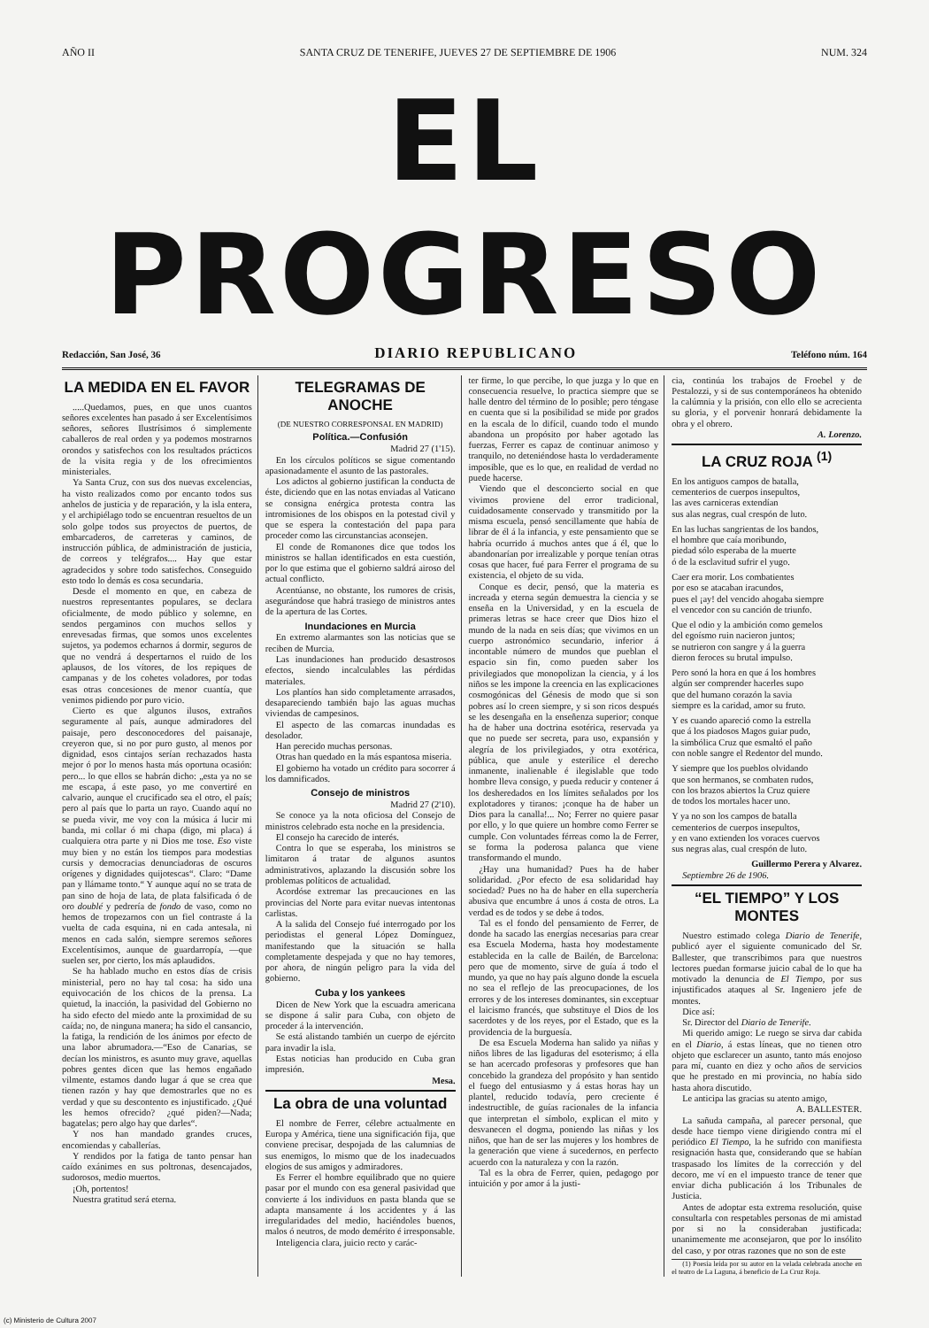AÑO II SANTA CRUZ DE TENERIFE, JUEVES 27 DE SEPTIEMBRE DE 1906 NUM. 324
EL PROGRESO
Redacción, San José, 36 DIARIO REPUBLICANO Teléfono núm. 164
LA MEDIDA EN EL FAVOR
.....Quedamos, pues, en que unos cuantos señores excelentes han pasado á ser Excelentísimos señores, señores Ilustrísimos ó simplemente caballeros de real orden y ya podemos mostrarnos orondos y satisfechos con los resultados prácticos de la visita regia y de los ofrecimientos ministeriales.
Ya Santa Cruz, con sus dos nuevas excelencias, ha visto realizados como por encanto todos sus anhelos de justicia y de reparación, y la isla entera, y el archipiélago todo se encuentran resueltos de un solo golpe todos sus proyectos de puertos, de embarcaderos, de carreteras y caminos, de instrucción pública, de administración de justicia, de correos y telégrafos.... Hay que estar agradecidos y sobre todo satisfechos. Conseguido esto todo lo demás es cosa secundaria.
Desde el momento en que, en cabeza de nuestros representantes populares, se declara oficialmente, de modo público y solemne, en sendos pergaminos con muchos sellos y enrevesadas firmas, que somos unos excelentes sujetos, ya podemos echarnos á dormir, seguros de que no vendrá á despertarnos el ruido de los aplausos, de los vítores, de los repiques de campanas y de los cohetes voladores, por todas esas otras concesiones de menor cuantía, que venimos pidiendo por puro vicio.
Cierto es que algunos ilusos, extraños seguramente al país, aunque admiradores del paisaje, pero desconocedores del paisanaje, creyeron que, si no por puro gusto, al menos por dignidad, esos cintajos serían rechazados hasta mejor ó por lo menos hasta más oportuna ocasión: pero... lo que ellos se habrán dicho: „esta ya no se me escapa, á este paso, yo me convertiré en calvario, aunque el crucificado sea el otro, el país; pero al país que lo parta un rayo. Cuando aquí no se pueda vivir, me voy con la música á lucir mi banda, mi collar ó mi chapa (digo, mi placa) á cualquiera otra parte y ni Dios me tose. Eso viste muy bien y no están los tiempos para modestias cursis y democracias denunciadoras de oscuros orígenes y dignidades quijotescas“. Claro: “Dame pan y llámame tonto.“ Y aunque aquí no se trata de pan sino de hoja de lata, de plata falsificada ó de oro doublé y pedrería de fondo de vaso, como no hemos de tropezarnos con un fiel contraste á la vuelta de cada esquina, ni en cada antesala, ni menos en cada salón, siempre seremos señores Excelentísimos, aunque de guardarropía, —que suelen ser, por cierto, los más aplaudidos.
Se ha hablado mucho en estos días de crisis ministerial, pero no hay tal cosa: ha sido una equivocación de los chicos de la prensa. La quietud, la inacción, la pasividad del Gobierno no ha sido efecto del miedo ante la proximidad de su caída; no, de ninguna manera; ha sido el cansancio, la fatiga, la rendición de los ánimos por efecto de una labor abrumadora.—“Eso de Canarias, se decían los ministros, es asunto muy grave, aquellas pobres gentes dicen que las hemos engañado vilmente, estamos dando lugar á que se crea que tienen razón y hay que demostrarles que no es verdad y que su descontento es injustificado. ¿Qué les hemos ofrecido? ¿qué piden?—Nada; bagatelas; pero algo hay que darles“.
Y nos han mandado grandes cruces, encomiendas y caballerías.
Y rendidos por la fatiga de tanto pensar han caído exánimes en sus poltronas, desencajados, sudorosos, medio muertos.
¡Oh, portentos!
Nuestra gratitud será eterna.
TELEGRAMAS DE ANOCHE
(DE NUESTRO CORRESPONSAL EN MADRID)
Política.—Confusión
Madrid 27 (1'15).
En los círculos políticos se sigue comentando apasionadamente el asunto de las pastorales.
Los adictos al gobierno justifican la conducta de éste, diciendo que en las notas enviadas al Vaticano se consigna enérgica protesta contra las intromisiones de los obispos en la potestad civil y que se espera la contestación del papa para proceder como las circunstancias aconsejen.
El conde de Romanones dice que todos los ministros se hallan identificados en esta cuestión, por lo que estima que el gobierno saldrá airoso del actual conflicto.
Acentúanse, no obstante, los rumores de crisis, asegurándose que habrá trasiego de ministros antes de la apertura de las Cortes.
Inundaciones en Murcia
En extremo alarmantes son las noticias que se reciben de Murcia.
Las inundaciones han producido desastrosos efectos, siendo incalculables las pérdidas materiales.
Los plantíos han sido completamente arrasados, desapareciendo también bajo las aguas muchas viviendas de campesinos.
El aspecto de las comarcas inundadas es desolador.
Han perecido muchas personas.
Otras han quedado en la más espantosa miseria.
El gobierno ha votado un crédito para socorrer á los damnificados.
Consejo de ministros
Madrid 27 (2'10).
Se conoce ya la nota oficiosa del Consejo de ministros celebrado esta noche en la presidencia.
El consejo ha carecido de interés.
Contra lo que se esperaba, los ministros se limitaron á tratar de algunos asuntos administrativos, aplazando la discusión sobre los problemas políticos de actualidad.
Acordóse extremar las precauciones en las provincias del Norte para evitar nuevas intentonas carlistas.
A la salida del Consejo fué interrogado por los periodistas el general López Domínguez, manifestando que la situación se halla completamente despejada y que no hay temores, por ahora, de ningún peligro para la vida del gobierno.
Cuba y los yankees
Dicen de New York que la escuadra americana se dispone á salir para Cuba, con objeto de proceder á la intervención.
Se está alistando también un cuerpo de ejército para invadir la isla.
Estas noticias han producido en Cuba gran impresión.
Mesa.
La obra de una voluntad
El nombre de Ferrer, célebre actualmente en Europa y América, tiene una significación fija, que conviene precisar, despojada de las calumnias de sus enemigos, lo mismo que de los inadecuados elogios de sus amigos y admiradores.
Es Ferrer el hombre equilibrado que no quiere pasar por el mundo con esa general pasividad que convierte á los individuos en pasta blanda que se adapta mansamente á los accidentes y á las irregularidades del medio, haciéndoles buenos, malos ó neutros, de modo demérito é irresponsable.
Inteligencia clara, juicio recto y carác-
ter firme, lo que percibe, lo que juzga y lo que en consecuencia resuelve, lo practica siempre que se halle dentro del término de lo posible; pero téngase en cuenta que si la posibilidad se mide por grados en la escala de lo difícil, cuando todo el mundo abandona un propósito por haber agotado las fuerzas, Ferrer es capaz de continuar animoso y tranquilo, no deteniéndose hasta lo verdaderamente imposible, que es lo que, en realidad de verdad no puede hacerse.
Viendo que el desconcierto social en que vivimos proviene del error tradicional, cuidadosamente conservado y transmitido por la misma escuela, pensó sencillamente que había de librar de él á la infancia, y este pensamiento que se habría ocurrido á muchos antes que á él, que lo abandonarían por irrealizable y porque tenían otras cosas que hacer, fué para Ferrer el programa de su existencia, el objeto de su vida.
Conque es decir, pensó, que la materia es increada y eterna según demuestra la ciencia y se enseña en la Universidad, y en la escuela de primeras letras se hace creer que Dios hizo el mundo de la nada en seis días; que vivimos en un cuerpo astronómico secundario, inferior á incontable número de mundos que pueblan el espacio sin fin, como pueden saber los privilegiados que monopolizan la ciencia, y á los niños se les impone la creencia en las explicaciones cosmogónicas del Génesis de modo que si son pobres así lo creen siempre, y si son ricos después se les desengaña en la enseñenza superior; conque ha de haber una doctrina esotérica, reservada ya que no puede ser secreta, para uso, expansión y alegría de los privilegiados, y otra exotérica, pública, que anule y esterilice el derecho inmanente, inalienable é ilegislable que todo hombre lleva consigo, y pueda reducir y contener á los desheredados en los límites señalados por los explotadores y tiranos: ¡conque ha de haber un Dios para la canalla!... No; Ferrer no quiere pasar por ello, y lo que quiere un hombre como Ferrer se cumple. Con voluntades férreas como la de Ferrer, se forma la poderosa palanca que viene transformando el mundo.
¿Hay una humanidad? Pues ha de haber solidaridad. ¿Por efecto de esa solidaridad hay sociedad? Pues no ha de haber en ella superchería abusiva que encumbre á unos á costa de otros. La verdad es de todos y se debe á todos.
Tal es el fondo del pensamiento de Ferrer, de donde ha sacado las energías necesarias para crear esa Escuela Moderna, hasta hoy modestamente establecida en la calle de Bailén, de Barcelona: pero que de momento, sirve de guía á todo el mundo, ya que no hay país alguno donde la escuela no sea el reflejo de las preocupaciones, de los errores y de los intereses dominantes, sin exceptuar el laicismo francés, que substituye el Dios de los sacerdotes y de los reyes, por el Estado, que es la providencia de la burguesía.
De esa Escuela Moderna han salido ya niñas y niños libres de las ligaduras del esoterismo; á ella se han acercado profesoras y profesores que han concebido la grandeza del propósito y han sentido el fuego del entusiasmo y á estas horas hay un plantel, reducido todavía, pero creciente é indestructible, de guías racionales de la infancia que interpretan el símbolo, explican el mito y desvanecen el dogma, poniendo las niñas y los niños, que han de ser las mujeres y los hombres de la generación que viene á sucedernos, en perfecto acuerdo con la naturaleza y con la razón.
Tal es la obra de Ferrer, quien, pedagogo por intuición y por amor á la justi-
cia, continúa los trabajos de Froebel y de Pestalozzi, y si de sus contemporáneos ha obtenido la calúmnia y la prisión, con ello ello se acrecienta su gloria, y el porvenir honrará debidamente la obra y el obrero.
A. Lorenzo.
LA CRUZ ROJA <sup>(1)</sup>
En los antiguos campos de batalla,
cementerios de cuerpos insepultos,
las aves carniceras extendían
sus alas negras, cual crespón de luto.
En las luchas sangrientas de los bandos,
el hombre que caía moribundo,
piedad sólo esperaba de la muerte
ó de la esclavitud sufrir el yugo.
Caer era morir. Los combatientes
por eso se atacaban iracundos,
pues el ¡ay! del vencido ahogaba siempre
el vencedor con su canción de triunfo.
Que el odio y la ambición como gemelos
del egoísmo ruin nacieron juntos;
se nutrieron con sangre y á la guerra
dieron feroces su brutal impulso.
Pero sonó la hora en que á los hombres
algún ser comprender hacerles supo
que del humano corazón la savia
siempre es la caridad, amor su fruto.
Y es cuando apareció como la estrella
que á los piadosos Magos guiar pudo,
la simbólica Cruz que esmaltó el paño
con noble sangre el Redentor del mundo.
Y siempre que los pueblos olvidando
que son hermanos, se combaten rudos,
con los brazos abiertos la Cruz quiere
de todos los mortales hacer uno.
Y ya no son los campos de batalla
cementerios de cuerpos insepultos,
y en vano extienden los voraces cuervos
sus negras alas, cual crespón de luto.
Guillermo Perera y Alvarez.
Septiembre 26 de 1906.
“EL TIEMPO” Y LOS MONTES
Nuestro estimado colega Diario de Tenerife, publicó ayer el siguiente comunicado del Sr. Ballester, que transcribimos para que nuestros lectores puedan formarse juicio cabal de lo que ha motivado la denuncia de El Tiempo, por sus injustificados ataques al Sr. Ingeniero jefe de montes.
Dice así:
Sr. Director del Diario de Tenerife.
Mi querido amigo: Le ruego se sirva dar cabida en el Diario, á estas líneas, que no tienen otro objeto que esclarecer un asunto, tanto más enojoso para mí, cuanto en diez y ocho años de servicios que he prestado en mi provincia, no había sido hasta ahora discutido.
Le anticipa las gracias su atento amigo,
A. BALLESTER.
La sañuda campaña, al parecer personal, que desde hace tiempo viene dirigiendo contra mí el periódico El Tiempo, la he sufrido con manifiesta resignación hasta que, considerando que se habían traspasado los límites de la corrección y del decoro, me ví en el impuesto trance de tener que enviar dicha publicación á los Tribunales de Justicia.
Antes de adoptar esta extrema resolución, quise consultarla con respetables personas de mi amistad por si no la consideraban justificada: unanimemente me aconsejaron, que por lo insólito del caso, y por otras razones que no son de este
(1) Poesía leída por su autor en la velada celebrada anoche en el teatro de La Laguna, á beneficio de La Cruz Roja.
(c) Ministerio de Cultura 2007